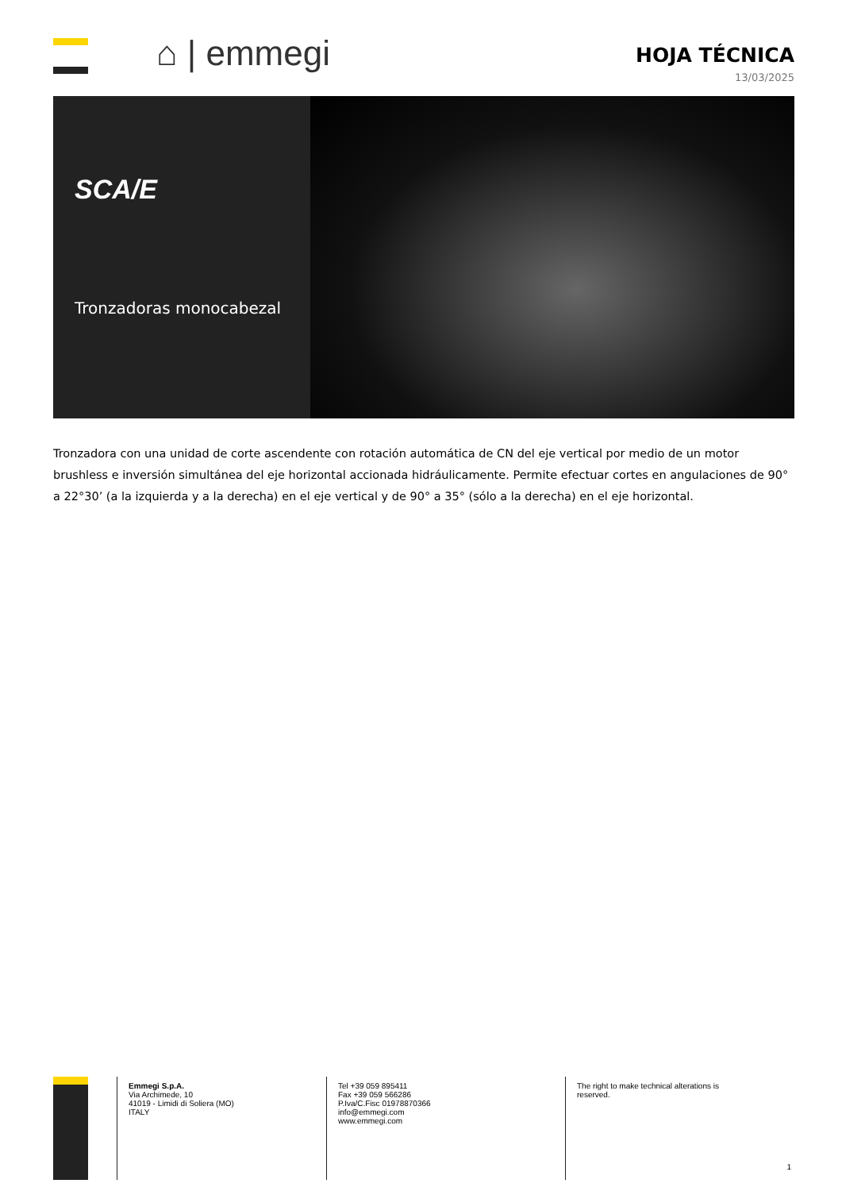⌂ | emmegi
HOJA TÉCNICA
13/03/2025
SCA/E
Tronzadoras monocabezal
Tronzadora con una unidad de corte ascendente con rotación automática de CN del eje vertical por medio de un motor brushless e inversión simultánea del eje horizontal accionada hidráulicamente. Permite efectuar cortes en angulaciones de 90° a 22°30’ (a la izquierda y a la derecha) en el eje vertical y de 90° a 35° (sólo a la derecha) en el eje horizontal.
Emmegi S.p.A.
Via Archimede, 10
41019 - Limidi di Soliera (MO)
ITALY
Tel +39 059 895411
Fax +39 059 566286
P.Iva/C.Fisc 01978870366
info@emmegi.com
www.emmegi.com
The right to make technical alterations is reserved.
1